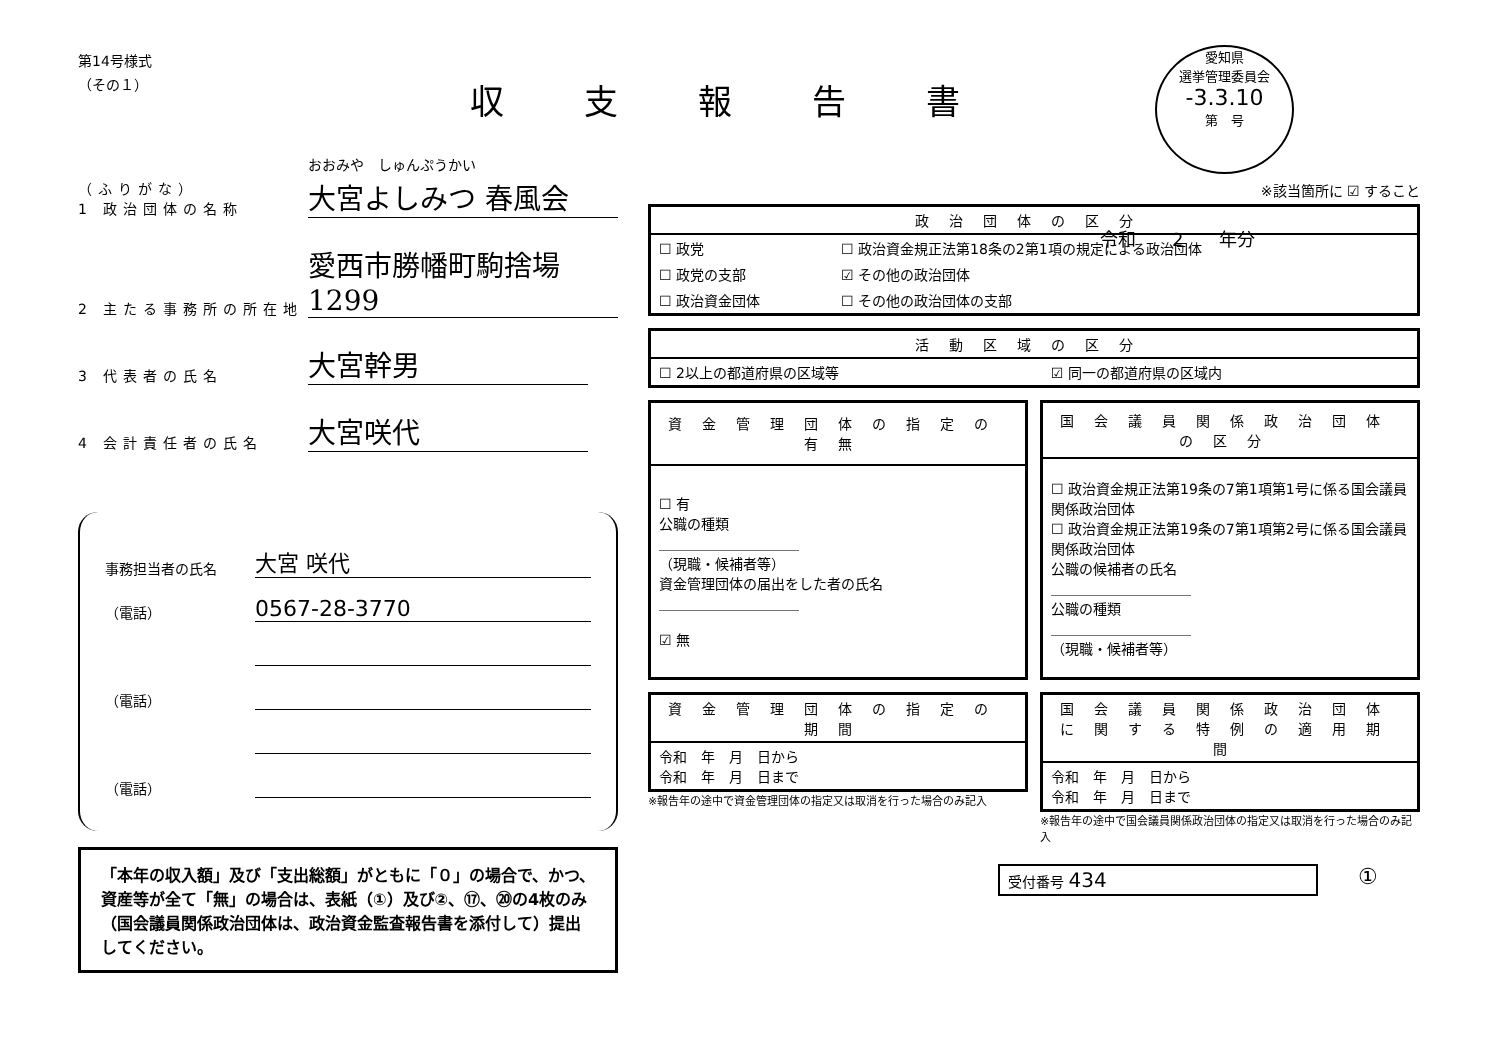収支報告書
愛知県
選挙管理委員会
-3.3.10
第　号
第14号様式
（その１）
（ふりがな）
1 政治団体の名称 おおみや　しゅんぷうかい
大宮よしみつ 春風会
2 主たる事務所の所在地 愛西市勝幡町駒捨場1299
3 代表者の氏名 大宮幹男
4 会計責任者の氏名 大宮咲代
事務担当者の氏名 大宮 咲代
（電話） 0567-28-3770
（電話）
（電話）
「本年の収入額」及び「支出総額」がともに「０」の場合で、かつ、資産等が全て「無」の場合は、表紙（①）及び②、⑰、⑳の4枚のみ（国会議員関係政治団体は、政治資金監査報告書を添付して）提出してください。
令和　　2　　年分
※該当箇所に ☑ すること
| 政治団体の区分 | |
| --- | --- |
| ☐ 政党 | ☐ 政治資金規正法第18条の2第1項の規定による政治団体 |
| ☐ 政党の支部 | ☑ その他の政治団体 |
| ☐ 政治資金団体 | ☐ その他の政治団体の支部 |
| 活動区域の区分 | |
| --- | --- |
| ☐ 2以上の都道府県の区域等 | ☑ 同一の都道府県の区域内 |
| 資金管理団体の指定の有無 |
| --- |
| ☐ 有 公職の種類 ＿＿＿＿＿＿＿＿＿＿ （現職・候補者等） 資金管理団体の届出をした者の氏名 ＿＿＿＿＿＿＿＿＿＿ ☑ 無 |
| 国会議員関係政治団体の区分 |
| --- |
| ☐ 政治資金規正法第19条の7第1項第1号に係る国会議員関係政治団体 ☐ 政治資金規正法第19条の7第1項第2号に係る国会議員関係政治団体 公職の候補者の氏名 ＿＿＿＿＿＿＿＿＿＿ 公職の種類 ＿＿＿＿＿＿＿＿＿＿ （現職・候補者等） |
| 資金管理団体の指定の期間 |
| --- |
| 令和 年 月 日から 令和 年 月 日まで |
※報告年の途中で資金管理団体の指定又は取消を行った場合のみ記入
| 国会議員関係政治団体に関する特例の適用期間 |
| --- |
| 令和 年 月 日から 令和 年 月 日まで |
※報告年の途中で国会議員関係政治団体の指定又は取消を行った場合のみ記入
受付番号 434 ①